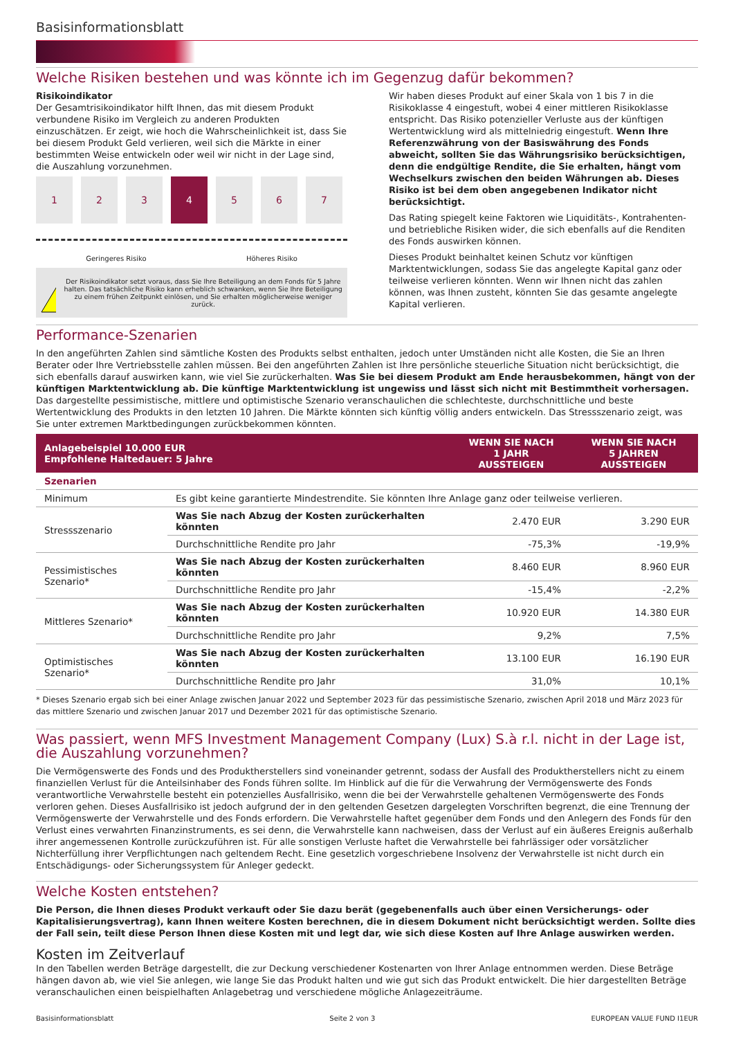Basisinformationsblatt
Welche Risiken bestehen und was könnte ich im Gegenzug dafür bekommen?
Risikoindikator
Der Gesamtrisikoindikator hilft Ihnen, das mit diesem Produkt verbundene Risiko im Vergleich zu anderen Produkten einzuschätzen. Er zeigt, wie hoch die Wahrscheinlichkeit ist, dass Sie bei diesem Produkt Geld verlieren, weil sich die Märkte in einer bestimmten Weise entwickeln oder weil wir nicht in der Lage sind, die Auszahlung vorzunehmen.
1 2 3 4 5 6 7
Geringeres Risiko Höheres Risiko
!
Der Risikoindikator setzt voraus, dass Sie Ihre Beteiligung an dem Fonds für 5 Jahre halten. Das tatsächliche Risiko kann erheblich schwanken, wenn Sie Ihre Beteiligung zu einem frühen Zeitpunkt einlösen, und Sie erhalten möglicherweise weniger zurück.
Wir haben dieses Produkt auf einer Skala von 1 bis 7 in die Risikoklasse 4 eingestuft, wobei 4 einer mittleren Risikoklasse entspricht. Das Risiko potenzieller Verluste aus der künftigen Wertentwicklung wird als mittelniedrig eingestuft. Wenn Ihre Referenzwährung von der Basiswährung des Fonds abweicht, sollten Sie das Währungsrisiko berücksichtigen, denn die endgültige Rendite, die Sie erhalten, hängt vom Wechselkurs zwischen den beiden Währungen ab. Dieses Risiko ist bei dem oben angegebenen Indikator nicht berücksichtigt.
Das Rating spiegelt keine Faktoren wie Liquiditäts-, Kontrahenten- und betriebliche Risiken wider, die sich ebenfalls auf die Renditen des Fonds auswirken können.
Dieses Produkt beinhaltet keinen Schutz vor künftigen Marktentwicklungen, sodass Sie das angelegte Kapital ganz oder teilweise verlieren könnten. Wenn wir Ihnen nicht das zahlen können, was Ihnen zusteht, könnten Sie das gesamte angelegte Kapital verlieren.
Performance-Szenarien
In den angeführten Zahlen sind sämtliche Kosten des Produkts selbst enthalten, jedoch unter Umständen nicht alle Kosten, die Sie an Ihren Berater oder Ihre Vertriebsstelle zahlen müssen. Bei den angeführten Zahlen ist Ihre persönliche steuerliche Situation nicht berücksichtigt, die sich ebenfalls darauf auswirken kann, wie viel Sie zurückerhalten. Was Sie bei diesem Produkt am Ende herausbekommen, hängt von der künftigen Marktentwicklung ab. Die künftige Marktentwicklung ist ungewiss und lässt sich nicht mit Bestimmtheit vorhersagen. Das dargestellte pessimistische, mittlere und optimistische Szenario veranschaulichen die schlechteste, durchschnittliche und beste Wertentwicklung des Produkts in den letzten 10 Jahren. Die Märkte könnten sich künftig völlig anders entwickeln. Das Stressszenario zeigt, was Sie unter extremen Marktbedingungen zurückbekommen könnten.
| Anlagebeispiel 10.000 EUR Empfohlene Haltedauer: 5 Jahre | | WENN SIE NACH 1 JAHR AUSSTEIGEN | WENN SIE NACH 5 JAHREN AUSSTEIGEN |
| --- | --- | --- | --- |
| Szenarien | | | |
| Minimum | Es gibt keine garantierte Mindestrendite. Sie könnten Ihre Anlage ganz oder teilweise verlieren. | | |
| Stressszenario | Was Sie nach Abzug der Kosten zurückerhalten könnten | 2.470 EUR | 3.290 EUR |
| | Durchschnittliche Rendite pro Jahr | -75,3% | -19,9% |
| Pessimistisches Szenario* | Was Sie nach Abzug der Kosten zurückerhalten könnten | 8.460 EUR | 8.960 EUR |
| | Durchschnittliche Rendite pro Jahr | -15,4% | -2,2% |
| Mittleres Szenario* | Was Sie nach Abzug der Kosten zurückerhalten könnten | 10.920 EUR | 14.380 EUR |
| | Durchschnittliche Rendite pro Jahr | 9,2% | 7,5% |
| Optimistisches Szenario* | Was Sie nach Abzug der Kosten zurückerhalten könnten | 13.100 EUR | 16.190 EUR |
| | Durchschnittliche Rendite pro Jahr | 31,0% | 10,1% |
* Dieses Szenario ergab sich bei einer Anlage zwischen Januar 2022 und September 2023 für das pessimistische Szenario, zwischen April 2018 und März 2023 für das mittlere Szenario und zwischen Januar 2017 und Dezember 2021 für das optimistische Szenario.
Was passiert, wenn MFS Investment Management Company (Lux) S.à r.l. nicht in der Lage ist, die Auszahlung vorzunehmen?
Die Vermögenswerte des Fonds und des Produktherstellers sind voneinander getrennt, sodass der Ausfall des Produktherstellers nicht zu einem finanziellen Verlust für die Anteilsinhaber des Fonds führen sollte. Im Hinblick auf die für die Verwahrung der Vermögenswerte des Fonds verantwortliche Verwahrstelle besteht ein potenzielles Ausfallrisiko, wenn die bei der Verwahrstelle gehaltenen Vermögenswerte des Fonds verloren gehen. Dieses Ausfallrisiko ist jedoch aufgrund der in den geltenden Gesetzen dargelegten Vorschriften begrenzt, die eine Trennung der Vermögenswerte der Verwahrstelle und des Fonds erfordern. Die Verwahrstelle haftet gegenüber dem Fonds und den Anlegern des Fonds für den Verlust eines verwahrten Finanzinstruments, es sei denn, die Verwahrstelle kann nachweisen, dass der Verlust auf ein äußeres Ereignis außerhalb ihrer angemessenen Kontrolle zurückzuführen ist. Für alle sonstigen Verluste haftet die Verwahrstelle bei fahrlässiger oder vorsätzlicher Nichterfüllung ihrer Verpflichtungen nach geltendem Recht. Eine gesetzlich vorgeschriebene Insolvenz der Verwahrstelle ist nicht durch ein Entschädigungs- oder Sicherungssystem für Anleger gedeckt.
Welche Kosten entstehen?
Die Person, die Ihnen dieses Produkt verkauft oder Sie dazu berät (gegebenenfalls auch über einen Versicherungs- oder Kapitalisierungsvertrag), kann Ihnen weitere Kosten berechnen, die in diesem Dokument nicht berücksichtigt werden. Sollte dies der Fall sein, teilt diese Person Ihnen diese Kosten mit und legt dar, wie sich diese Kosten auf Ihre Anlage auswirken werden.
Kosten im Zeitverlauf
In den Tabellen werden Beträge dargestellt, die zur Deckung verschiedener Kostenarten von Ihrer Anlage entnommen werden. Diese Beträge hängen davon ab, wie viel Sie anlegen, wie lange Sie das Produkt halten und wie gut sich das Produkt entwickelt. Die hier dargestellten Beträge veranschaulichen einen beispielhaften Anlagebetrag und verschiedene mögliche Anlagezeiträume.
Basisinformationsblatt Seite 2 von 3 EUROPEAN VALUE FUND I1EUR